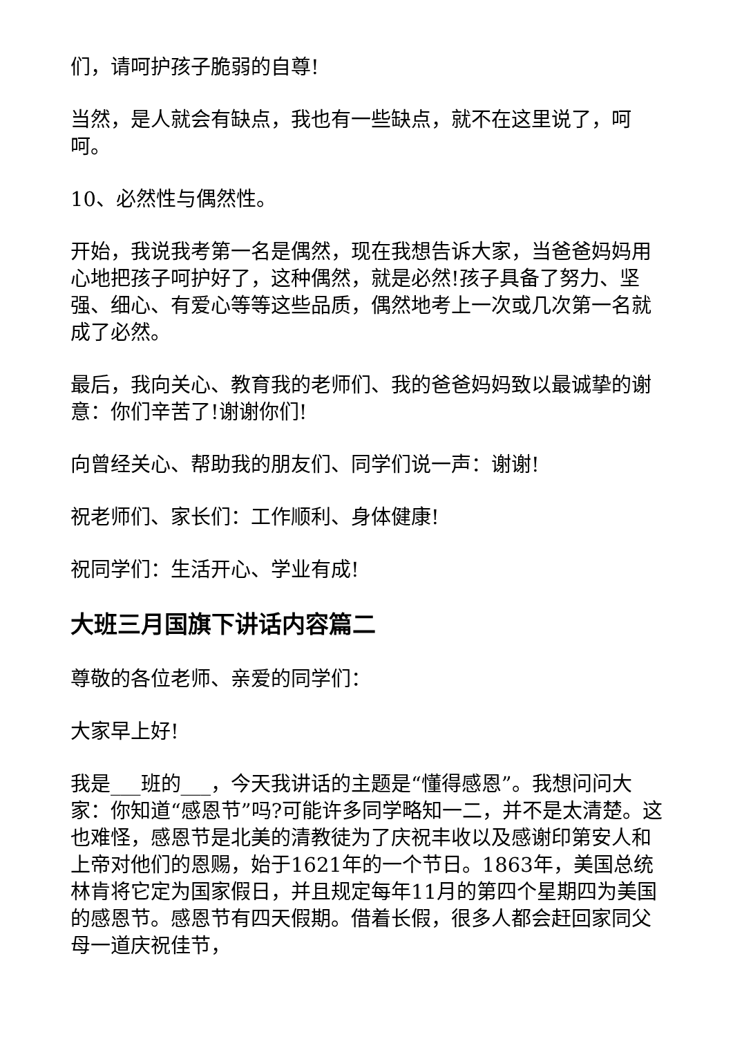们，请呵护孩子脆弱的自尊!
当然，是人就会有缺点，我也有一些缺点，就不在这里说了，呵呵。
10、必然性与偶然性。
开始，我说我考第一名是偶然，现在我想告诉大家，当爸爸妈妈用心地把孩子呵护好了，这种偶然，就是必然!孩子具备了努力、坚强、细心、有爱心等等这些品质，偶然地考上一次或几次第一名就成了必然。
最后，我向关心、教育我的老师们、我的爸爸妈妈致以最诚挚的谢意：你们辛苦了!谢谢你们!
向曾经关心、帮助我的朋友们、同学们说一声：谢谢!
祝老师们、家长们：工作顺利、身体健康!
祝同学们：生活开心、学业有成!
大班三月国旗下讲话内容篇二
尊敬的各位老师、亲爱的同学们：
大家早上好!
我是___班的___，今天我讲话的主题是“懂得感恩”。我想问问大家：你知道“感恩节”吗?可能许多同学略知一二，并不是太清楚。这也难怪，感恩节是北美的清教徒为了庆祝丰收以及感谢印第安人和上帝对他们的恩赐，始于1621年的一个节日。1863年，美国总统林肯将它定为国家假日，并且规定每年11月的第四个星期四为美国的感恩节。感恩节有四天假期。借着长假，很多人都会赶回家同父母一道庆祝佳节，